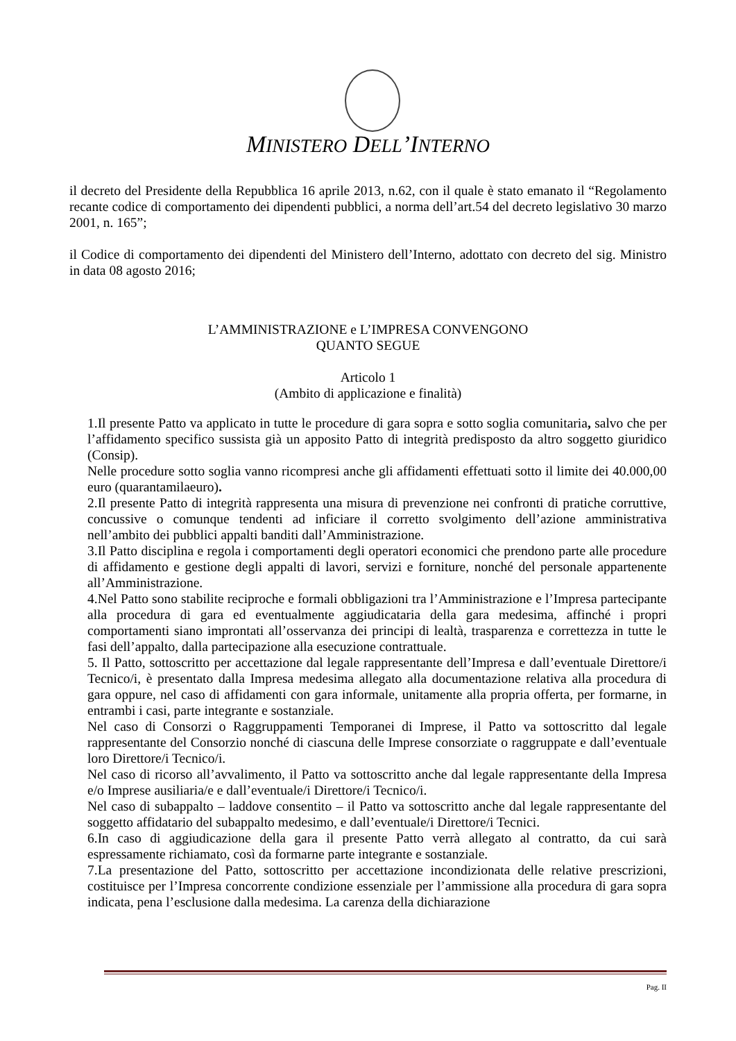MINISTERO DELL’INTERNO
il decreto del Presidente della Repubblica 16 aprile 2013, n.62, con il quale è stato emanato il “Regolamento recante codice di comportamento dei dipendenti pubblici, a norma dell’art.54 del decreto legislativo 30 marzo 2001, n. 165”;
il Codice di comportamento dei dipendenti del Ministero dell’Interno, adottato con decreto del sig. Ministro in data 08 agosto 2016;
L’AMMINISTRAZIONE e L’IMPRESA CONVENGONO
QUANTO SEGUE
Articolo 1
(Ambito di applicazione e finalità)
1.Il presente Patto va applicato in tutte le procedure di gara sopra e sotto soglia comunitaria, salvo che per l’affidamento specifico sussista già un apposito Patto di integrità predisposto da altro soggetto giuridico (Consip).
Nelle procedure sotto soglia vanno ricompresi anche gli affidamenti effettuati sotto il limite dei 40.000,00 euro (quarantamilaeuro).
2.Il presente Patto di integrità rappresenta una misura di prevenzione nei confronti di pratiche corruttive, concussive o comunque tendenti ad inficiare il corretto svolgimento dell’azione amministrativa nell’ambito dei pubblici appalti banditi dall’Amministrazione.
3.Il Patto disciplina e regola i comportamenti degli operatori economici che prendono parte alle procedure di affidamento e gestione degli appalti di lavori, servizi e forniture, nonché del personale appartenente all’Amministrazione.
4.Nel Patto sono stabilite reciproche e formali obbligazioni tra l’Amministrazione e l’Impresa partecipante alla procedura di gara ed eventualmente aggiudicataria della gara medesima, affinché i propri comportamenti siano improntati all’osservanza dei principi di lealtà, trasparenza e correttezza in tutte le fasi dell’appalto, dalla partecipazione alla esecuzione contrattuale.
5. Il Patto, sottoscritto per accettazione dal legale rappresentante dell’Impresa e dall’eventuale Direttore/i Tecnico/i, è presentato dalla Impresa medesima allegato alla documentazione relativa alla procedura di gara oppure, nel caso di affidamenti con gara informale, unitamente alla propria offerta, per formarne, in entrambi i casi, parte integrante e sostanziale.
Nel caso di Consorzi o Raggruppamenti Temporanei di Imprese, il Patto va sottoscritto dal legale rappresentante del Consorzio nonché di ciascuna delle Imprese consorziate o raggruppate e dall’eventuale loro Direttore/i Tecnico/i.
Nel caso di ricorso all’avvalimento, il Patto va sottoscritto anche dal legale rappresentante della Impresa e/o Imprese ausiliaria/e e dall’eventuale/i Direttore/i Tecnico/i.
Nel caso di subappalto – laddove consentito – il Patto va sottoscritto anche dal legale rappresentante del soggetto affidatario del subappalto medesimo, e dall’eventuale/i Direttore/i Tecnici.
6.In caso di aggiudicazione della gara il presente Patto verrà allegato al contratto, da cui sarà espressamente richiamato, così da formarne parte integrante e sostanziale.
7.La presentazione del Patto, sottoscritto per accettazione incondizionata delle relative prescrizioni, costituisce per l’Impresa concorrente condizione essenziale per l’ammissione alla procedura di gara sopra indicata, pena l’esclusione dalla medesima. La carenza della dichiarazione
Pag. II